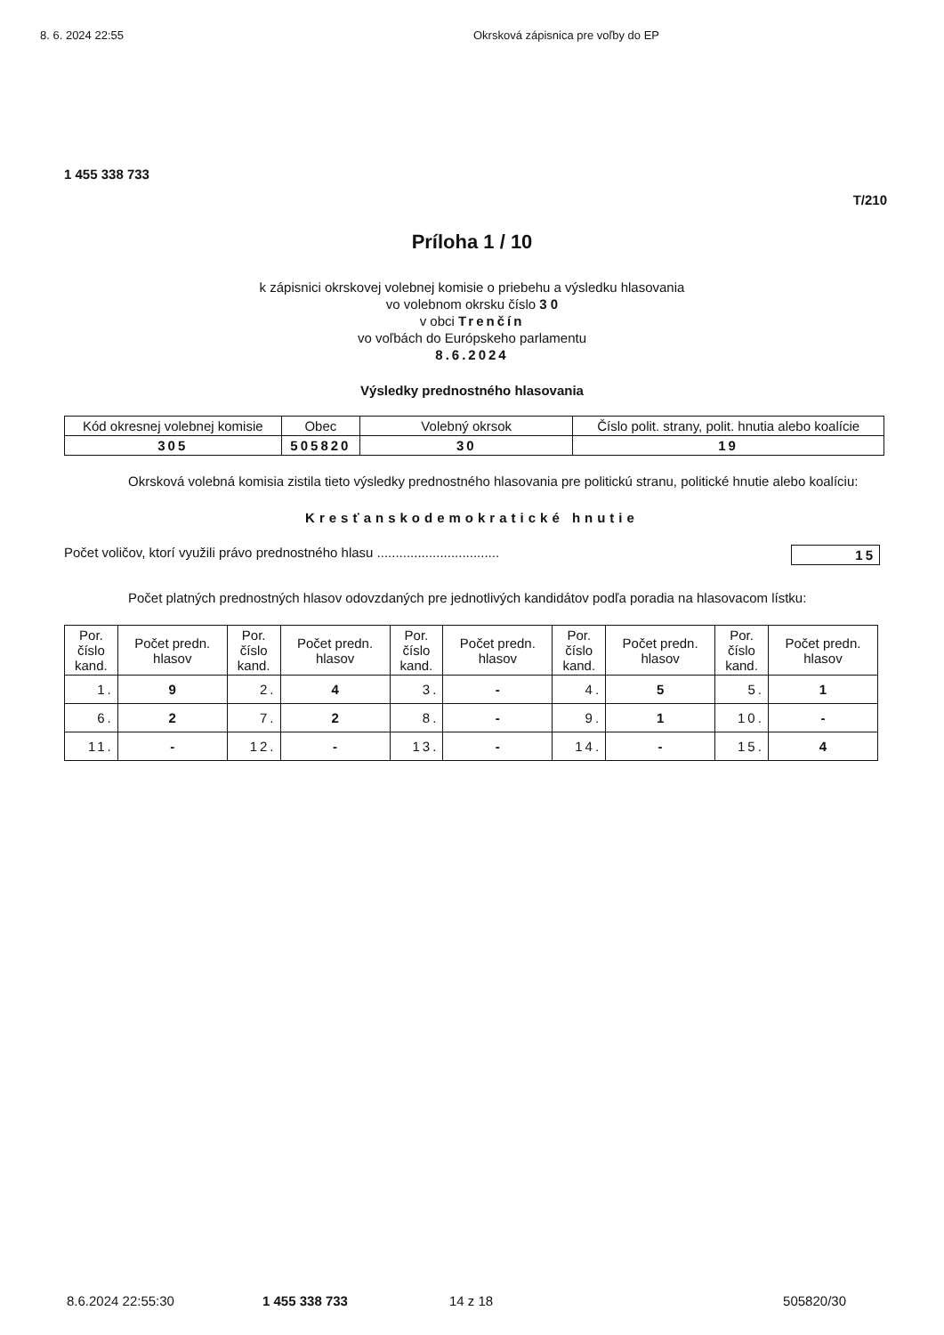8. 6. 2024 22:55 Okrsková zápisnica pre voľby do EP
1 455 338 733
T/210
Príloha 1 / 10
k zápisnici okrskovej volebnej komisie o priebehu a výsledku hlasovania
vo volebnom okrsku číslo 3 0
v obci Trenčín
vo voľbách do Európskeho parlamentu
8.6.2024
Výsledky prednostného hlasovania
| Kód okresnej volebnej komisie | Obec | Volebný okrsok | Číslo polit. strany, polit. hnutia alebo koalície |
| 305 | 505820 | 30 | 19 |
Okrsková volebná komisia zistila tieto výsledky prednostného hlasovania pre politickú stranu, politické hnutie alebo koalíciu:
Kresťanskodemokratické hnutie
Počet voličov, ktorí využili právo prednostného hlasu ................................. 15
Počet platných prednostných hlasov odovzdaných pre jednotlivých kandidátov podľa poradia na hlasovacom lístku:
| Por. číslo kand. | Počet predn. hlasov | Por. číslo kand. | Počet predn. hlasov | Por. číslo kand. | Počet predn. hlasov | Por. číslo kand. | Počet predn. hlasov | Por. číslo kand. | Počet predn. hlasov |
| --- | --- | --- | --- | --- | --- | --- | --- | --- | --- |
| 1. | 9 | 2. | 4 | 3. | - | 4. | 5 | 5. | 1 |
| 6. | 2 | 7. | 2 | 8. | - | 9. | 1 | 10. | - |
| 11. | - | 12. | - | 13. | - | 14. | - | 15. | 4 |
8.6.2024 22:55:30 1 455 338 733 14 z 18 505820/30